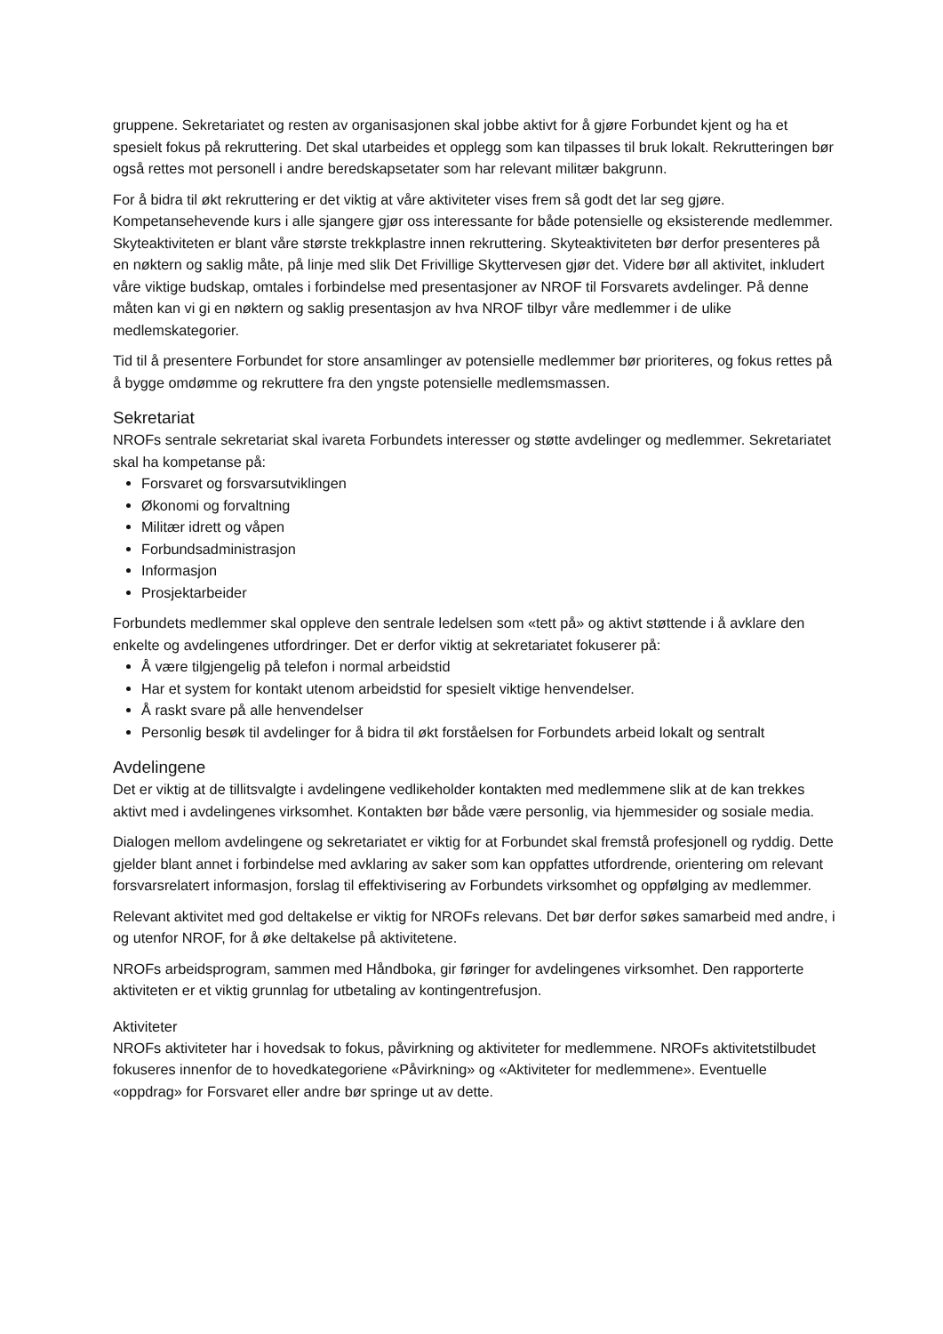gruppene. Sekretariatet og resten av organisasjonen skal jobbe aktivt for å gjøre Forbundet kjent og ha et spesielt fokus på rekruttering. Det skal utarbeides et opplegg som kan tilpasses til bruk lokalt. Rekrutteringen bør også rettes mot personell i andre beredskapsetater som har relevant militær bakgrunn.
For å bidra til økt rekruttering er det viktig at våre aktiviteter vises frem så godt det lar seg gjøre. Kompetansehevende kurs i alle sjangere gjør oss interessante for både potensielle og eksisterende medlemmer. Skyteaktiviteten er blant våre største trekkplastre innen rekruttering. Skyteaktiviteten bør derfor presenteres på en nøktern og saklig måte, på linje med slik Det Frivillige Skyttervesen gjør det. Videre bør all aktivitet, inkludert våre viktige budskap, omtales i forbindelse med presentasjoner av NROF til Forsvarets avdelinger. På denne måten kan vi gi en nøktern og saklig presentasjon av hva NROF tilbyr våre medlemmer i de ulike medlemskategorier.
Tid til å presentere Forbundet for store ansamlinger av potensielle medlemmer bør prioriteres, og fokus rettes på å bygge omdømme og rekruttere fra den yngste potensielle medlemsmassen.
Sekretariat
NROFs sentrale sekretariat skal ivareta Forbundets interesser og støtte avdelinger og medlemmer. Sekretariatet skal ha kompetanse på:
Forsvaret og forsvarsutviklingen
Økonomi og forvaltning
Militær idrett og våpen
Forbundsadministrasjon
Informasjon
Prosjektarbeider
Forbundets medlemmer skal oppleve den sentrale ledelsen som «tett på» og aktivt støttende i å avklare den enkelte og avdelingenes utfordringer. Det er derfor viktig at sekretariatet fokuserer på:
Å være tilgjengelig på telefon i normal arbeidstid
Har et system for kontakt utenom arbeidstid for spesielt viktige henvendelser.
Å raskt svare på alle henvendelser
Personlig besøk til avdelinger for å bidra til økt forståelsen for Forbundets arbeid lokalt og sentralt
Avdelingene
Det er viktig at de tillitsvalgte i avdelingene vedlikeholder kontakten med medlemmene slik at de kan trekkes aktivt med i avdelingenes virksomhet. Kontakten bør både være personlig, via hjemmesider og sosiale media.
Dialogen mellom avdelingene og sekretariatet er viktig for at Forbundet skal fremstå profesjonell og ryddig. Dette gjelder blant annet i forbindelse med avklaring av saker som kan oppfattes utfordrende, orientering om relevant forsvarsrelatert informasjon, forslag til effektivisering av Forbundets virksomhet og oppfølging av medlemmer.
Relevant aktivitet med god deltakelse er viktig for NROFs relevans. Det bør derfor søkes samarbeid med andre, i og utenfor NROF, for å øke deltakelse på aktivitetene.
NROFs arbeidsprogram, sammen med Håndboka, gir føringer for avdelingenes virksomhet. Den rapporterte aktiviteten er et viktig grunnlag for utbetaling av kontingentrefusjon.
Aktiviteter
NROFs aktiviteter har i hovedsak to fokus, påvirkning og aktiviteter for medlemmene. NROFs aktivitetstilbudet fokuseres innenfor de to hovedkategoriene «Påvirkning» og «Aktiviteter for medlemmene». Eventuelle «oppdrag» for Forsvaret eller andre bør springe ut av dette.